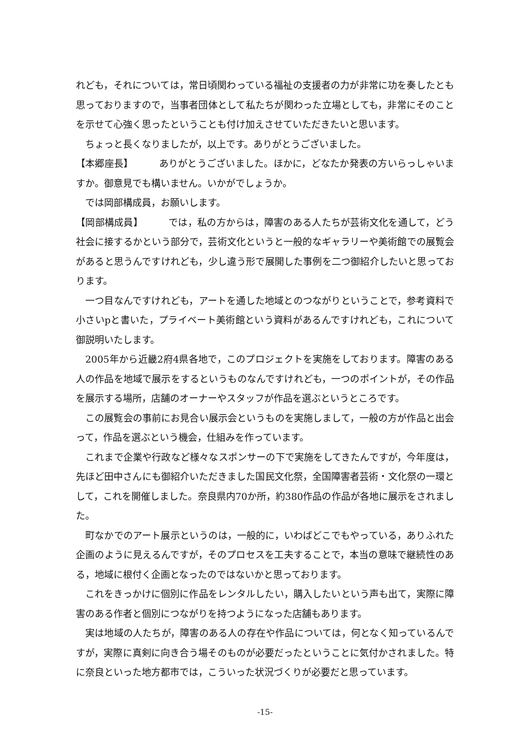れども，それについては，常日頃関わっている福祉の支援者の力が非常に功を奏したとも思っておりますので，当事者団体として私たちが関わった立場としても，非常にそのことを示せて心強く思ったということも付け加えさせていただきたいと思います。
ちょっと長くなりましたが，以上です。ありがとうございました。
【本郷座長】 ありがとうございました。ほかに，どなたか発表の方いらっしゃいますか。御意見でも構いません。いかがでしょうか。
では岡部構成員，お願いします。
【岡部構成員】 では，私の方からは，障害のある人たちが芸術文化を通して，どう社会に接するかという部分で，芸術文化というと一般的なギャラリーや美術館での展覧会があると思うんですけれども，少し違う形で展開した事例を二つ御紹介したいと思っております。
一つ目なんですけれども，アートを通した地域とのつながりということで，参考資料で小さいpと書いた，プライベート美術館という資料があるんですけれども，これについて御説明いたします。
2005年から近畿2府4県各地で，このプロジェクトを実施をしております。障害のある人の作品を地域で展示をするというものなんですけれども，一つのポイントが，その作品を展示する場所，店舗のオーナーやスタッフが作品を選ぶというところです。
この展覧会の事前にお見合い展示会というものを実施しまして，一般の方が作品と出会って，作品を選ぶという機会，仕組みを作っています。
これまで企業や行政など様々なスポンサーの下で実施をしてきたんですが，今年度は，先ほど田中さんにも御紹介いただきました国民文化祭，全国障害者芸術・文化祭の一環として，これを開催しました。奈良県内70か所，約380作品の作品が各地に展示をされました。
町なかでのアート展示というのは，一般的に，いわばどこでもやっている，ありふれた企画のように見えるんですが，そのプロセスを工夫することで，本当の意味で継続性のある，地域に根付く企画となったのではないかと思っております。
これをきっかけに個別に作品をレンタルしたい，購入したいという声も出て，実際に障害のある作者と個別につながりを持つようになった店舗もあります。
実は地域の人たちが，障害のある人の存在や作品については，何となく知っているんですが，実際に真剣に向き合う場そのものが必要だったということに気付かされました。特に奈良といった地方都市では，こういった状況づくりが必要だと思っています。
-15-